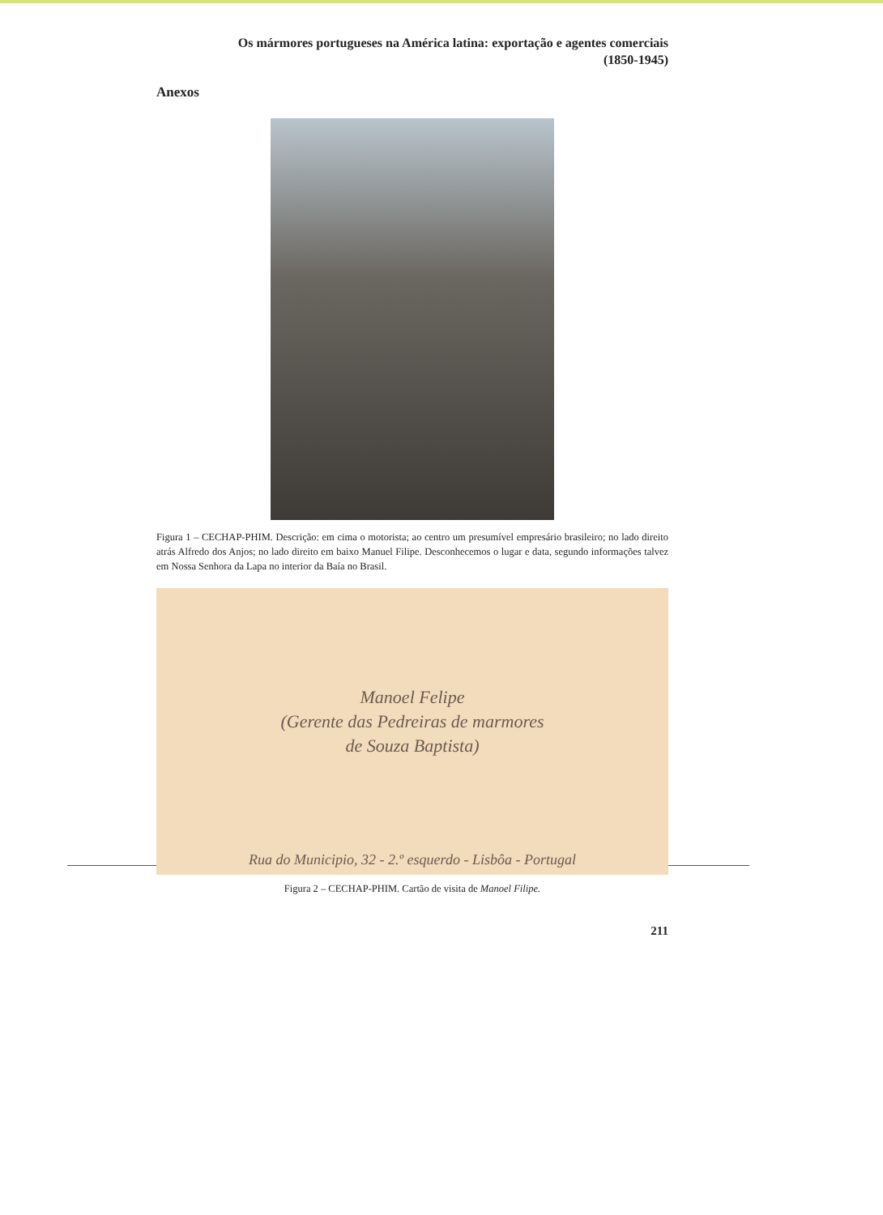Os mármores portugueses na América latina: exportação e agentes comerciais
(1850-1945)
Anexos
Figura 1 – CECHAP-PHIM. Descrição: em cima o motorista; ao centro um presumível empresário brasileiro; no lado direito atrás Alfredo dos Anjos; no lado direito em baixo Manuel Filipe. Desconhecemos o lugar e data, segundo informações talvez em Nossa Senhora da Lapa no interior da Baía no Brasil.
Manoel Felipe
(Gerente das Pedreiras de marmores
de Souza Baptista)
Rua do Municipio, 32 - 2.º esquerdo - Lisbôa - Portugal
Figura 2 – CECHAP-PHIM. Cartão de visita de Manoel Filipe.
211